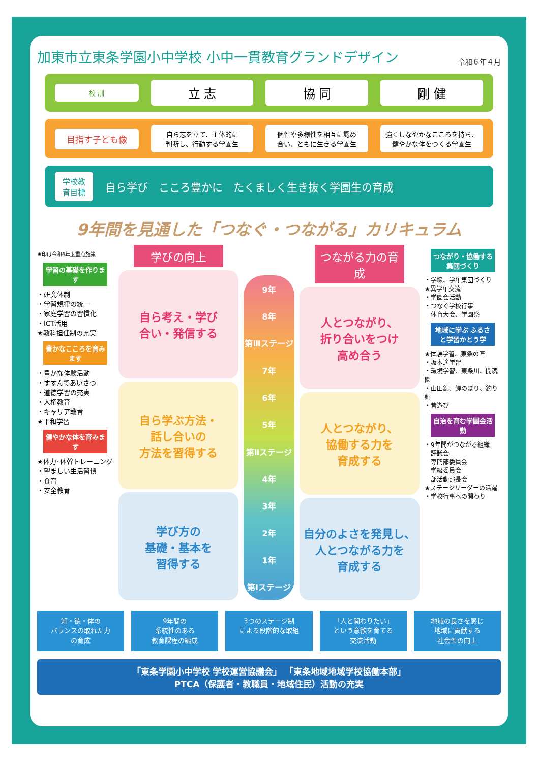加東市立東条学園小中学校 小中一貫教育グランドデザイン 令和６年４月
校 訓
立 志 協 同 剛 健
目指す子ども像
自ら志を立て、主体的に
判断し、行動する学園生
個性や多様性を相互に認め
合い、ともに生きる学園生
強くしなやかなこころを持ち、
健やかな体をつくる学園生
学校教育目標
自ら学び　こころ豊かに　たくましく生き抜く学園生の育成
9年間を見通した「つなぐ・つながる」カリキュラム
★印は令和6年度重点施策
学習の基礎を作ります
・研究体制
・学習規律の統一
・家庭学習の習慣化
・ICT活用
★教科担任制の充実
豊かなこころを育みます
・豊かな体験活動
・すすんであいさつ
・道徳学習の充実
・人権教育
・キャリア教育
★平和学習
健やかな体を育みます
★体力･体幹トレーニング
・望ましい生活習慣
・食育
・安全教育
学びの向上
自ら考え・学び
合い・発信する
自ら学ぶ方法・
話し合いの
方法を習得する
学び方の
基礎・基本を
習得する
9年
8年
第Ⅲステージ
7年
6年
5年
第Ⅱステージ
4年
3年
2年
1年
第Ⅰステージ
つながる力の育成
人とつながり、
折り合いをつけ
高め合う
人とつながり、
協働する力を
育成する
自分のよさを発見し、
人とつながる力を
育成する
つながり・協働する集団づくり
・学級、学年集団づくり
★異学年交流
・学園会活動
・つなぐ学校行事
　体育大会、学園祭
地域に学ぶ ふるさと学習かとう学
★体験学習、東条の匠
・坂本適学習
・環境学習、東条川、開魂園
・山田錦、鯉のぼり、釣り針
・昔遊び
自治を育む学園会活動
・9年間がつながる組織
　評議会
　専門部委員会
　学級委員会
　部活動部長会
★ステージリーダーの活躍
・学校行事への関わり
知・徳・体の
バランスの取れた力
の育成
9年間の
系統性のある
教育課程の編成
3つのステージ制
による段階的な取組
「人と関わりたい」
という意欲を育てる
交流活動
地域の良さを感じ
地域に貢献する
社会性の向上
「東条学園小中学校 学校運営協議会」 「東条地域地域学校協働本部」
PTCA（保護者・教職員・地域住民）活動の充実